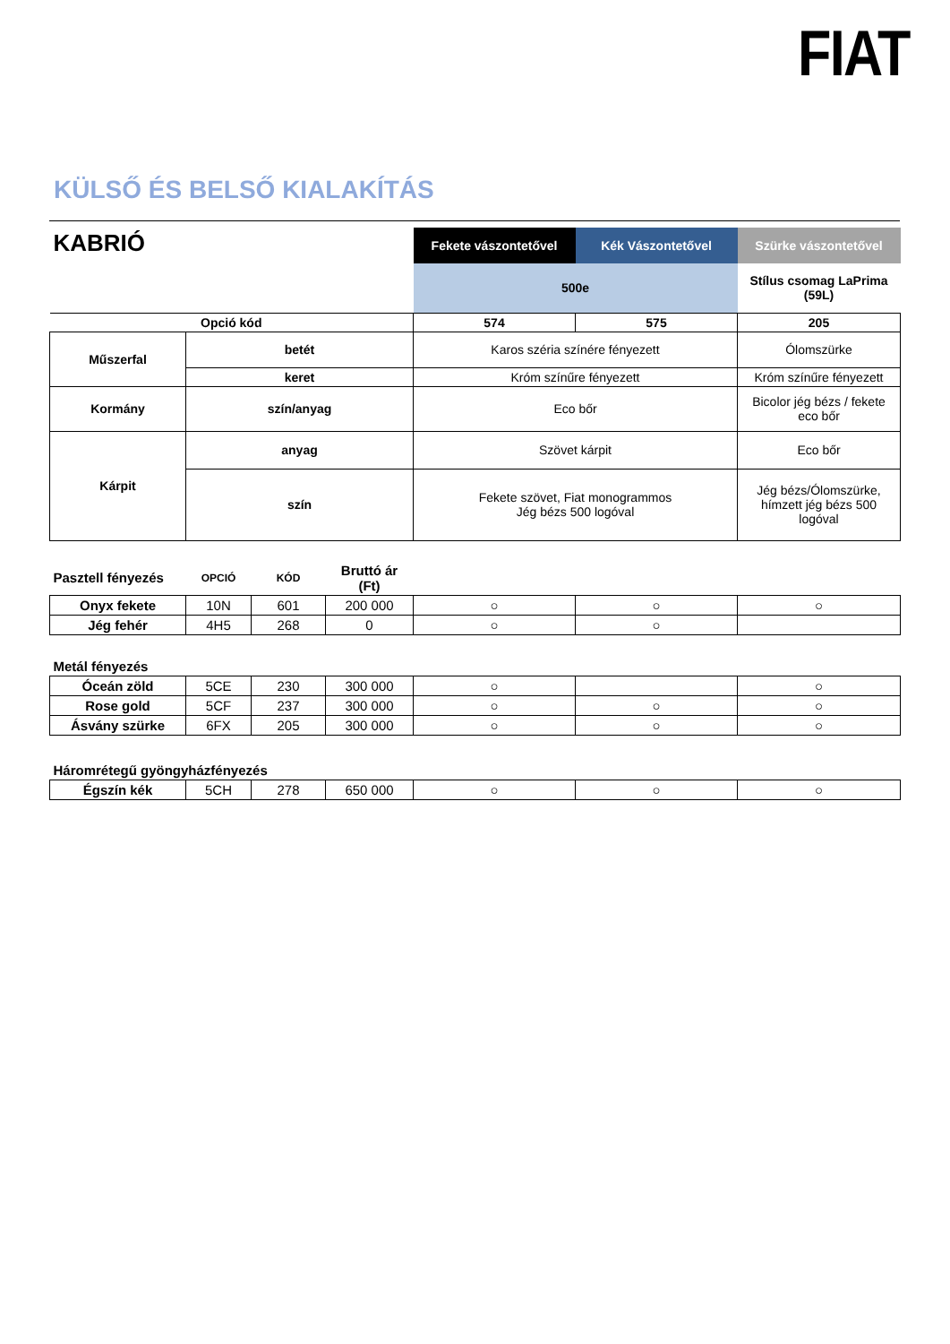FIAT
KÜLSŐ ÉS BELSŐ KIALAKÍTÁS
| KABRIÓ | | Fekete vászontetővel | Kék Vászontetővel | Szürke vászontetővel |
| | | 500e | | Stílus csomag LaPrima (59L) |
| Opció kód | | 574 | 575 | 205 |
| Műszerfal | betét | Karos széria színére fényezett | | Ólomszürke |
| | keret | Króm színűre fényezett | | Króm színűre fényezett |
| Kormány | szín/anyag | Eco bőr | | Bicolor jég bézs / fekete eco bőr |
| Kárpit | anyag | Szövet kárpit | | Eco bőr |
| | szín | Fekete szövet, Fiat monogrammos Jég bézs 500 logóval | | Jég bézs/Ólomszürke, hímzett jég bézs 500 logóval |
| Pasztell fényezés | OPCIÓ | KÓD | Bruttó ár (Ft) | | | |
| Onyx fekete | 10N | 601 | 200 000 | ○ | ○ | ○ |
| Jég fehér | 4H5 | 268 | 0 | ○ | ○ | |
| Metál fényezés | | | | | | |
| Óceán zöld | 5CE | 230 | 300 000 | ○ | | ○ |
| Rose gold | 5CF | 237 | 300 000 | ○ | ○ | ○ |
| Ásvány szürke | 6FX | 205 | 300 000 | ○ | ○ | ○ |
| Háromrétegű gyöngyházfényezés | | | | | | |
| Égszín kék | 5CH | 278 | 650 000 | ○ | ○ | ○ |